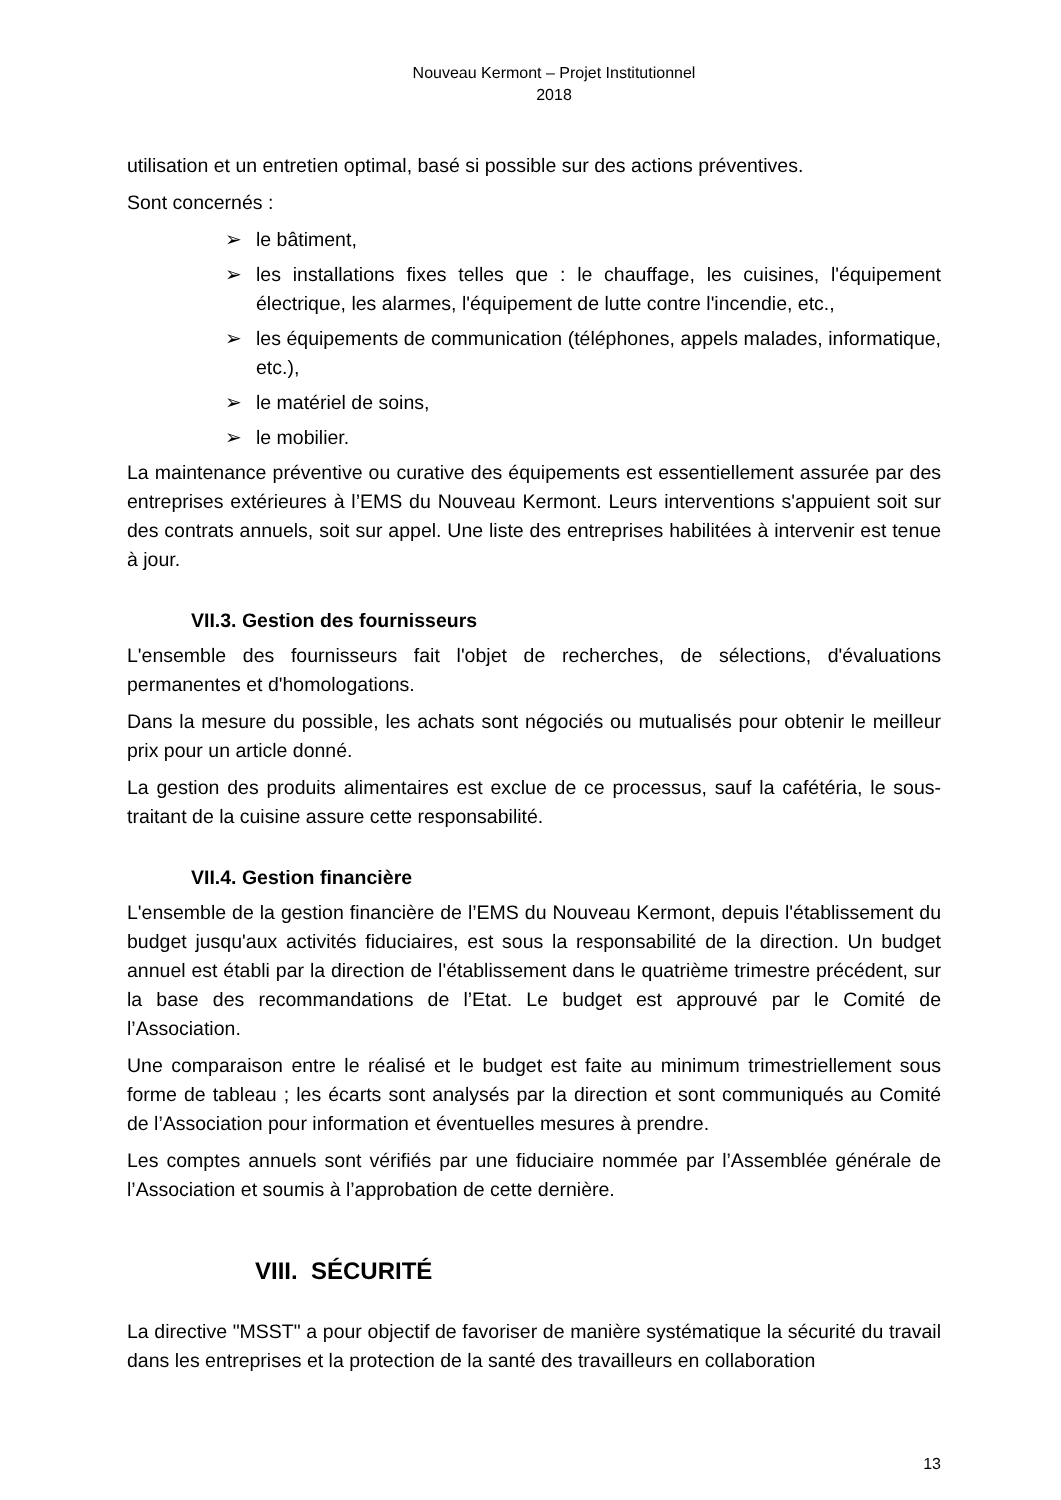Nouveau Kermont – Projet Institutionnel
2018
utilisation et un entretien optimal, basé si possible sur des actions préventives.
Sont concernés :
➢ le bâtiment,
➢ les installations fixes telles que : le chauffage, les cuisines, l'équipement électrique, les alarmes, l'équipement de lutte contre l'incendie, etc.,
➢ les équipements de communication (téléphones, appels malades, informatique, etc.),
➢ le matériel de soins,
➢ le mobilier.
La maintenance préventive ou curative des équipements est essentiellement assurée par des entreprises extérieures à l’EMS du Nouveau Kermont. Leurs interventions s'appuient soit sur des contrats annuels, soit sur appel. Une liste des entreprises habilitées à intervenir est tenue à jour.
VII.3. Gestion des fournisseurs
L'ensemble des fournisseurs fait l'objet de recherches, de sélections, d'évaluations permanentes et d'homologations.
Dans la mesure du possible, les achats sont négociés ou mutualisés pour obtenir le meilleur prix pour un article donné.
La gestion des produits alimentaires est exclue de ce processus, sauf la cafétéria, le sous-traitant de la cuisine assure cette responsabilité.
VII.4. Gestion financière
L'ensemble de la gestion financière de l’EMS du Nouveau Kermont, depuis l'établissement du budget jusqu'aux activités fiduciaires, est sous la responsabilité de la direction. Un budget annuel est établi par la direction de l'établissement dans le quatrième trimestre précédent, sur la base des recommandations de l’Etat. Le budget est approuvé par le Comité de l’Association.
Une comparaison entre le réalisé et le budget est faite au minimum trimestriellement sous forme de tableau ; les écarts sont analysés par la direction et sont communiqués au Comité de l’Association pour information et éventuelles mesures à prendre.
Les comptes annuels sont vérifiés par une fiduciaire nommée par l’Assemblée générale de l’Association et soumis à l’approbation de cette dernière.
VIII. SÉCURITÉ
La directive "MSST" a pour objectif de favoriser de manière systématique la sécurité du travail dans les entreprises et la protection de la santé des travailleurs en collaboration
13